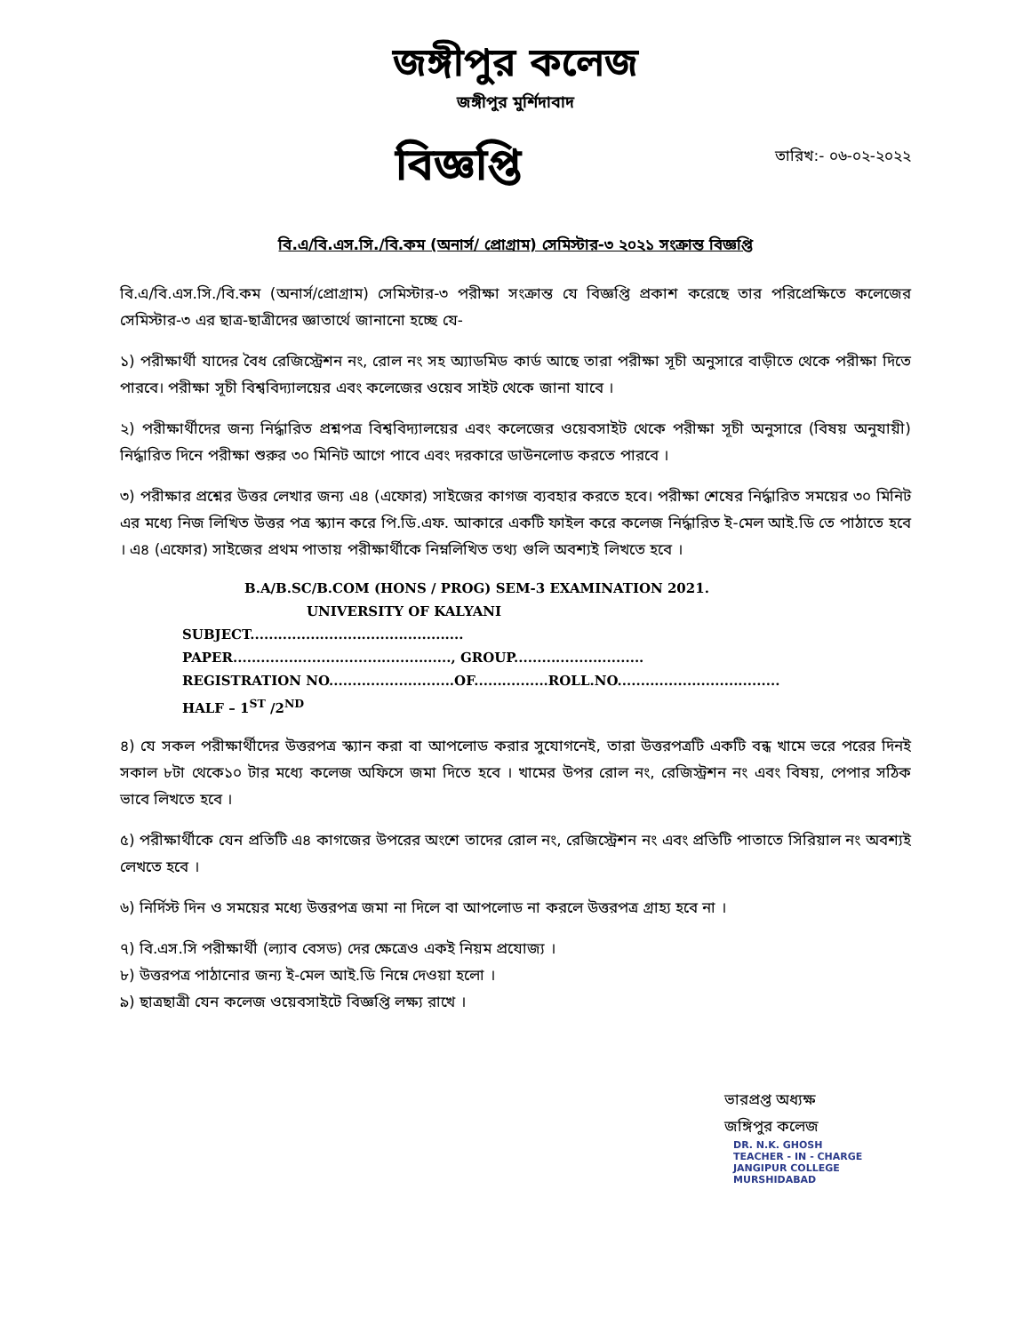জঙ্গীপুর কলেজ
জঙ্গীপুর মুর্শিদাবাদ
বিজ্ঞপ্তি
তারিখ:- ০৬-০২-২০২২
বি.এ/বি.এস.সি./বি.কম (অনার্স/ প্রোগ্রাম) সেমিস্টার-৩ ২০২১ সংক্রান্ত বিজ্ঞপ্তি
বি.এ/বি.এস.সি./বি.কম (অনার্স/প্রোগ্রাম) সেমিস্টার-৩ পরীক্ষা সংক্রান্ত যে বিজ্ঞপ্তি প্রকাশ করেছে তার পরিপ্রেক্ষিতে কলেজের সেমিস্টার-৩ এর ছাত্র-ছাত্রীদের জ্ঞাতার্থে জানানো হচ্ছে যে-
১) পরীক্ষার্থী যাদের বৈধ রেজিস্ট্রেশন নং, রোল নং সহ অ্যাডমিড কার্ড আছে তারা পরীক্ষা সূচী অনুসারে বাড়ীতে থেকে পরীক্ষা দিতে পারবে। পরীক্ষা সূচী বিশ্ববিদ্যালয়ের এবং কলেজের ওয়েব সাইট থেকে জানা যাবে ।
২) পরীক্ষার্থীদের জন্য নির্দ্ধারিত প্রশ্নপত্র বিশ্ববিদ্যালয়ের এবং কলেজের ওয়েবসাইট থেকে পরীক্ষা সূচী অনুসারে (বিষয় অনুযায়ী) নির্দ্ধারিত দিনে পরীক্ষা শুরুর ৩০ মিনিট আগে পাবে এবং দরকারে ডাউনলোড করতে পারবে ।
৩) পরীক্ষার প্রশ্নের উত্তর লেখার জন্য এ৪ (এফোর) সাইজের কাগজ ব্যবহার করতে হবে। পরীক্ষা শেষের নির্দ্ধারিত সময়ের ৩০ মিনিট এর মধ্যে নিজ লিখিত উত্তর পত্র স্ক্যান করে পি.ডি.এফ. আকারে একটি ফাইল করে কলেজ নির্দ্ধারিত ই-মেল আই.ডি তে পাঠাতে হবে । এ৪ (এফোর) সাইজের প্রথম পাতায় পরীক্ষার্থীকে নিম্নলিখিত তথ্য গুলি অবশ্যই লিখতে হবে ।
B.A/B.SC/B.COM (HONS / PROG) SEM-3 EXAMINATION 2021.
UNIVERSITY OF KALYANI
SUBJECT..............................................
PAPER..............................................., GROUP............................
REGISTRATION NO...........................OF................ROLL.NO...................................
HALF – 1<sup>ST</sup> /2<sup>ND</sup>
৪) যে সকল পরীক্ষার্থীদের উত্তরপত্র স্ক্যান করা বা আপলোড করার সুযোগনেই, তারা উত্তরপত্রটি একটি বন্ধ খামে ভরে পরের দিনই সকাল ৮টা থেকে১০ টার মধ্যে কলেজ অফিসে জমা দিতে হবে । খামের উপর রোল নং, রেজিস্ট্রশন নং এবং বিষয়, পেপার সঠিক ভাবে লিখতে হবে ।
৫) পরীক্ষার্থীকে যেন প্রতিটি এ৪ কাগজের উপরের অংশে তাদের রোল নং, রেজিস্ট্রেশন নং এবং প্রতিটি পাতাতে সিরিয়াল নং অবশ্যই লেখতে হবে ।
৬) নির্দিস্ট দিন ও সময়ের মধ্যে উত্তরপত্র জমা না দিলে বা আপলোড না করলে উত্তরপত্র গ্রাহ্য হবে না ।
৭) বি.এস.সি পরীক্ষার্থী (ল্যাব বেসড) দের ক্ষেত্রেও একই নিয়ম প্রযোজ্য ।
৮) উত্তরপত্র পাঠানোর জন্য ই-মেল আই.ডি নিম্নে দেওয়া হলো ।
৯) ছাত্রছাত্রী যেন কলেজ ওয়েবসাইটে বিজ্ঞপ্তি লক্ষ্য রাখে ।
ভারপ্রপ্ত অধ্যক্ষ
জঙ্গিপুর কলেজ
DR. N.K. GHOSH
TEACHER - IN - CHARGE
JANGIPUR COLLEGE
MURSHIDABAD